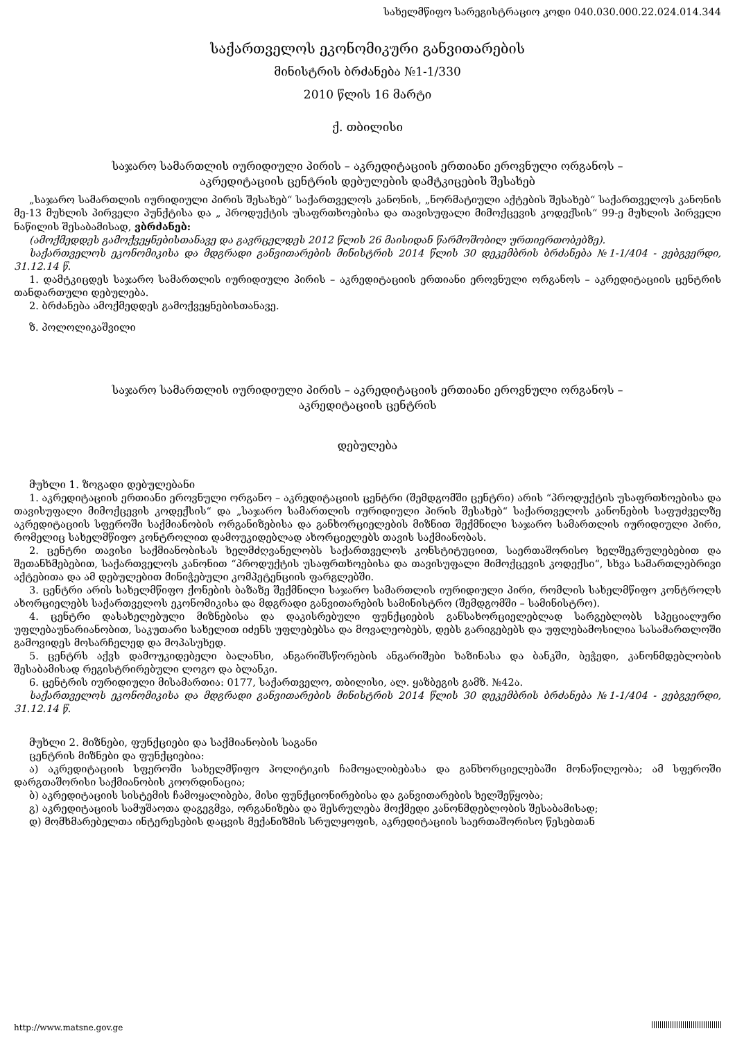სახელმწიფო სარეგისტრაციო კოდი 040.030.000.22.024.014.344
საქართველოს ეკონომიკური განვითარების
მინისტრის ბრძანება №1-1/330
2010 წლის 16 მარტი
ქ. თბილისი
საჯარო სამართლის იურიდიული პირის – აკრედიტაციის ერთიანი ეროვნული ორგანოს –
აკრედიტაციის ცენტრის დებულების დამტკიცების შესახებ
„საჯარო სამართლის იურიდიული პირის შესახებ“ საქართველოს კანონის, „ნორმატიული აქტების შესახებ“ საქართველოს კანონის მე-13 მუხლის პირველი პუნქტისა და „ პროდუქტის უსაფრთხოებისა და თავისუფალი მიმოქცევის კოდექსის“ 99-ე მუხლის პირველი ნაწილის შესაბამისად, ვბრძანებ:
(ამოქმედდეს გამოქვეყნებისთანავე და გავრცელდეს 2012 წლის 26 მაისიდან წარმოშობილ ურთიერთობებზე).
საქართველოს ეკონომიკისა და მდგრადი განვითარების მინისტრის 2014 წლის 30 დეკემბრის ბრძანება №1-1/404 - ვებგვერდი, 31.12.14 წ.
1. დამტკიცდეს საჯარო სამართლის იურიდიული პირის – აკრედიტაციის ერთიანი ეროვნული ორგანოს – აკრედიტაციის ცენტრის თანდართული დებულება.
2. ბრძანება ამოქმედდეს გამოქვეყნებისთანავე.
ზ. პოლოლიკაშვილი
საჯარო სამართლის იურიდიული პირის – აკრედიტაციის ერთიანი ეროვნული ორგანოს –
აკრედიტაციის ცენტრის
დებულება
მუხლი 1. ზოგადი დებულებანი
1. აკრედიტაციის ერთიანი ეროვნული ორგანო – აკრედიტაციის ცენტრი (შემდგომში ცენტრი) არის “პროდუქტის უსაფრთხოებისა და თავისუფალი მიმოქცევის კოდექსის“ და „საჯარო სამართლის იურიდიული პირის შესახებ“ საქართველოს კანონების საფუძველზე აკრედიტაციის სფეროში საქმიანობის ორგანიზებისა და განხორციელების მიზნით შექმნილი საჯარო სამართლის იურიდიული პირი, რომელიც სახელმწიფო კონტროლით დამოუკიდებლად ახორციელებს თავის საქმიანობას.
2. ცენტრი თავისი საქმიანობისას ხელმძღვანელობს საქართველოს კონსტიტუციით, საერთაშორისო ხელშეკრულებებით და შეთანხმებებით, საქართველოს კანონით “პროდუქტის უსაფრთხოებისა და თავისუფალი მიმოქცევის კოდექსი“, სხვა სამართლებრივი აქტებითა და ამ დებულებით მინიჭებული კომპეტენციის ფარგლებში.
3. ცენტრი არის სახელმწიფო ქონების ბაზაზე შექმნილი საჯარო სამართლის იურიდიული პირი, რომლის სახელმწიფო კონტროლს ახორციელებს საქართველოს ეკონომიკისა და მდგრადი განვითარების სამინისტრო (შემდგომში – სამინისტრო).
4. ცენტრი დასახელებული მიზნებისა და დაკისრებული ფუნქციების განსახორციელებლად სარგებლობს სპეციალური უფლებაუნარიანობით, საკუთარი სახელით იძენს უფლებებსა და მოვალეობებს, დებს გარიგებებს და უფლებამოსილია სასამართლოში გამოვიდეს მოსარჩელედ და მოპასუხედ.
5. ცენტრს აქვს დამოუკიდებელი ბალანსი, ანგარიშსწორების ანგარიშები ხაზინასა და ბანკში, ბეჭედი, კანონმდებლობის შესაბამისად რეგისტრირებული ლოგო და ბლანკი.
6. ცენტრის იურიდიული მისამართია: 0177, საქართველო, თბილისი, ალ. ყაზბეგის გამზ. №42ა.
საქართველოს ეკონომიკისა და მდგრადი განვითარების მინისტრის 2014 წლის 30 დეკემბრის ბრძანება №1-1/404 - ვებგვერდი, 31.12.14 წ.
მუხლი 2. მიზნები, ფუნქციები და საქმიანობის საგანი
ცენტრის მიზნები და ფუნქციებია:
ა) აკრედიტაციის სფეროში სახელმწიფო პოლიტიკის ჩამოყალიბებასა და განხორციელებაში მონაწილეობა; ამ სფეროში დარგთაშორისი საქმიანობის კოორდინაცია;
ბ) აკრედიტაციის სისტემის ჩამოყალიბება, მისი ფუნქციონირებისა და განვითარების ხელშეწყობა;
გ) აკრედიტაციის სამუშაოთა დაგეგმვა, ორგანიზება და შესრულება მოქმედი კანონმდებლობის შესაბამისად;
დ) მომხმარებელთა ინტერესების დაცვის მექანიზმის სრულყოფის, აკრედიტაციის საერთაშორისო წესებთან
http://www.matsne.gov.ge